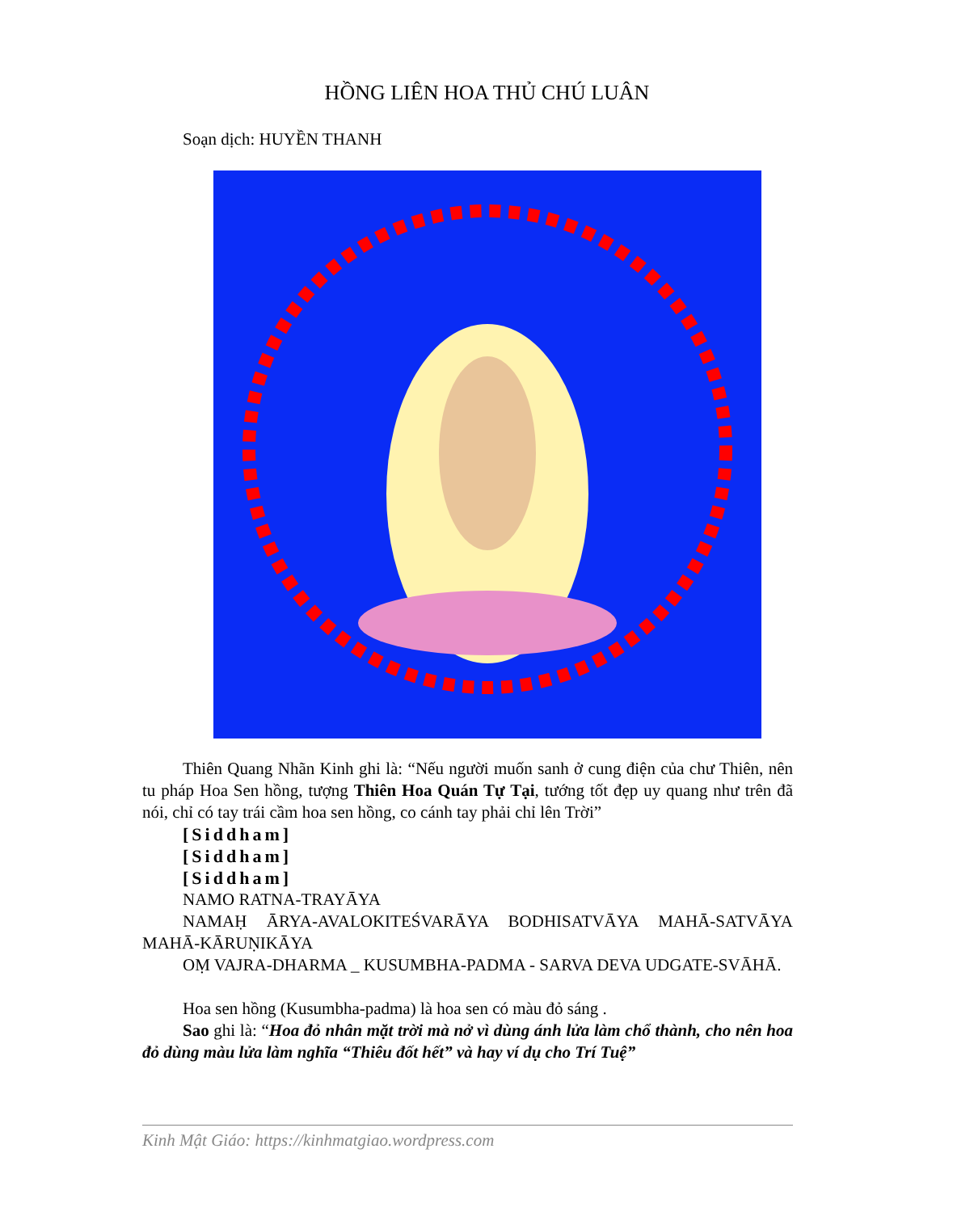HỒNG LIÊN HOA THỦ CHÚ LUÂN
Soạn dịch: HUYỀN THANH
Thiên Quang Nhãn Kinh ghi là: “Nếu người muốn sanh ở cung điện của chư Thiên, nên tu pháp Hoa Sen hồng, tượng Thiên Hoa Quán Tự Tại, tướng tốt đẹp uy quang như trên đã nói, chỉ có tay trái cầm hoa sen hồng, co cánh tay phải chỉ lên Trời”
[Siddham]
[Siddham]
[Siddham]
NAMO RATNA-TRAYĀYA
NAMAḤ ĀRYA-AVALOKITEŚVARĀYA BODHISATVĀYA MAHĀ-SATVĀYA MAHĀ-KĀRUṆIKĀYA
OṂ VAJRA-DHARMA _ KUSUMBHA-PADMA - SARVA DEVA UDGATE-SVĀHĀ.
Hoa sen hồng (Kusumbha-padma) là hoa sen có màu đỏ sáng .
Sao ghi là: “Hoa đỏ nhân mặt trời mà nở vì dùng ánh lửa làm chổ thành, cho nên hoa đỏ dùng màu lửa làm nghĩa “Thiêu đốt hết” và hay ví dụ cho Trí Tuệ”
Kinh Mật Giáo: https://kinhmatgiao.wordpress.com